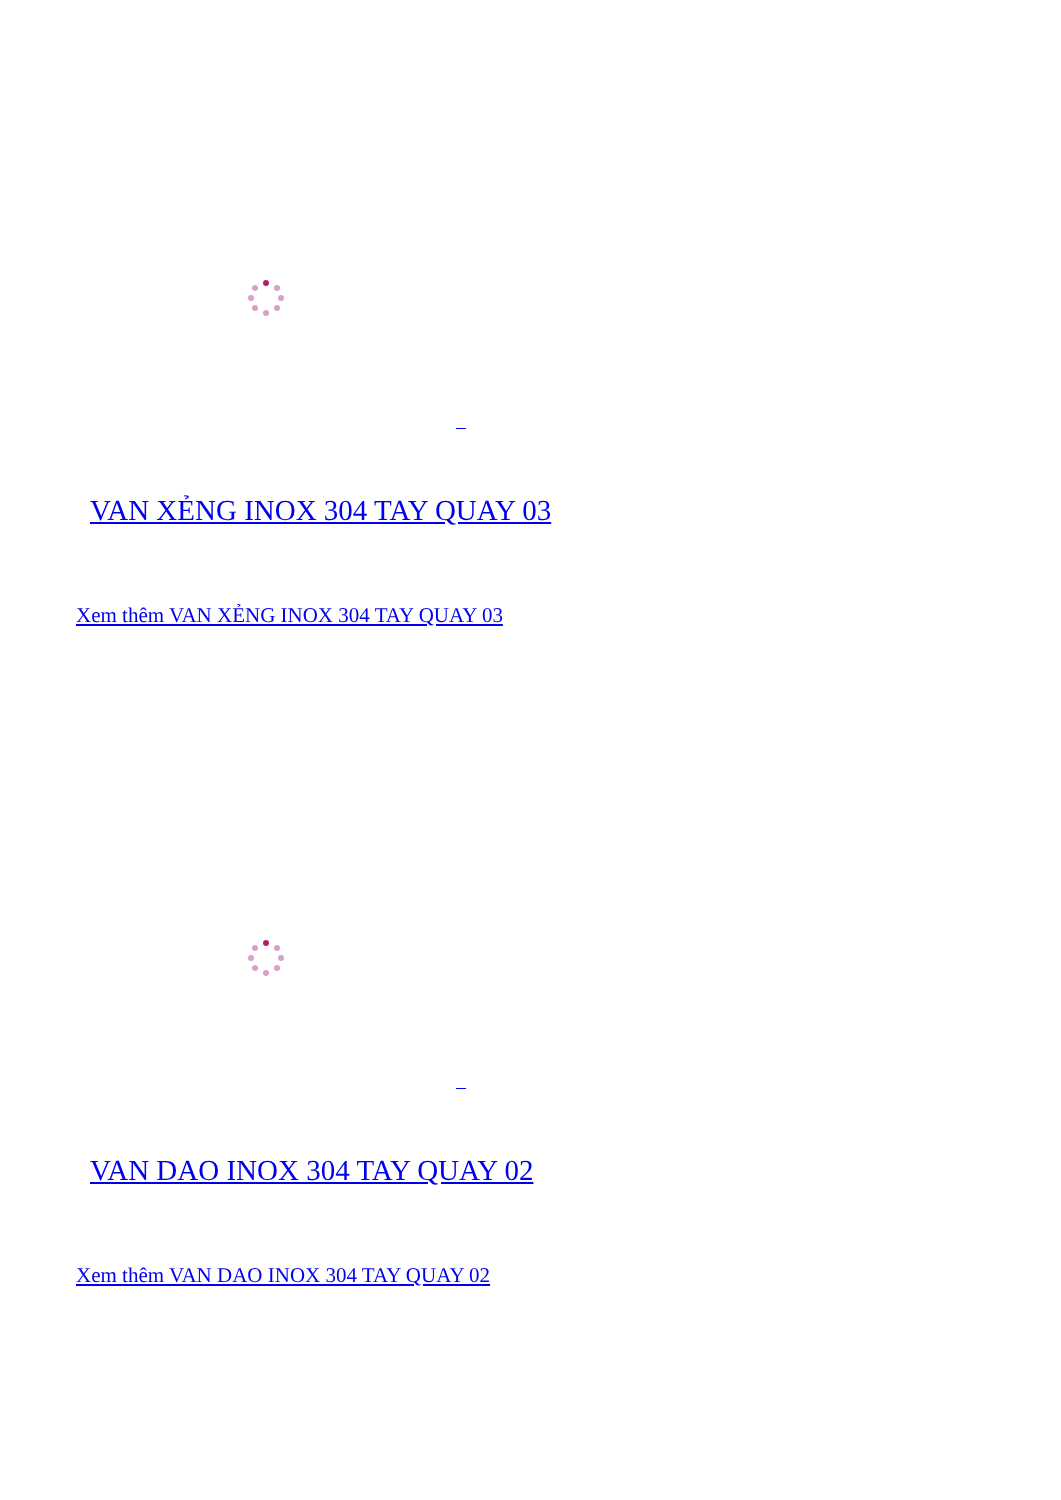VAN XẺNG INOX 304 TAY QUAY 03
Xem thêm VAN XẺNG INOX 304 TAY QUAY 03
VAN DAO INOX 304 TAY QUAY 02
Xem thêm VAN DAO INOX 304 TAY QUAY 02